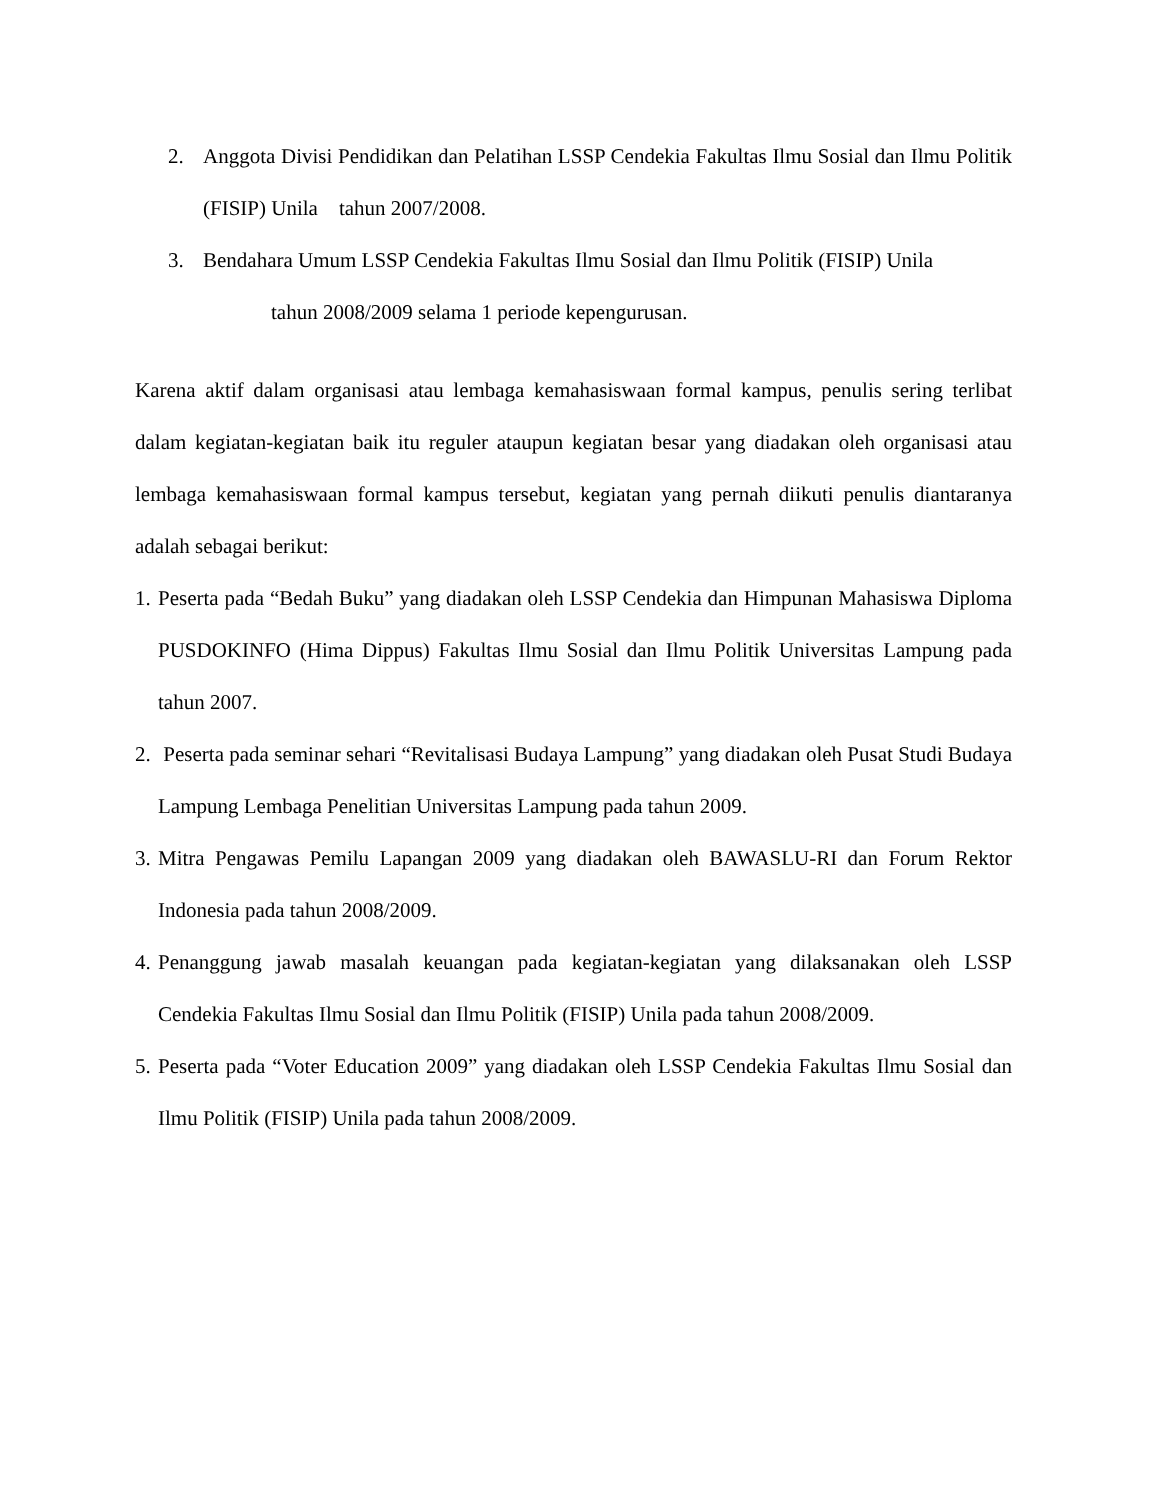2. Anggota Divisi Pendidikan dan Pelatihan LSSP Cendekia Fakultas Ilmu Sosial dan Ilmu Politik (FISIP) Unila tahun 2007/2008.
3. Bendahara Umum LSSP Cendekia Fakultas Ilmu Sosial dan Ilmu Politik (FISIP) Unila
tahun 2008/2009 selama 1 periode kepengurusan.
Karena aktif dalam organisasi atau lembaga kemahasiswaan formal kampus, penulis sering terlibat dalam kegiatan-kegiatan baik itu reguler ataupun kegiatan besar yang diadakan oleh organisasi atau lembaga kemahasiswaan formal kampus tersebut, kegiatan yang pernah diikuti penulis diantaranya adalah sebagai berikut:
1. Peserta pada “Bedah Buku” yang diadakan oleh LSSP Cendekia dan Himpunan Mahasiswa Diploma PUSDOKINFO (Hima Dippus) Fakultas Ilmu Sosial dan Ilmu Politik Universitas Lampung pada tahun 2007.
2. Peserta pada seminar sehari “Revitalisasi Budaya Lampung” yang diadakan oleh Pusat Studi Budaya Lampung Lembaga Penelitian Universitas Lampung pada tahun 2009.
3. Mitra Pengawas Pemilu Lapangan 2009 yang diadakan oleh BAWASLU-RI dan Forum Rektor Indonesia pada tahun 2008/2009.
4. Penanggung jawab masalah keuangan pada kegiatan-kegiatan yang dilaksanakan oleh LSSP Cendekia Fakultas Ilmu Sosial dan Ilmu Politik (FISIP) Unila pada tahun 2008/2009.
5. Peserta pada “Voter Education 2009” yang diadakan oleh LSSP Cendekia Fakultas Ilmu Sosial dan Ilmu Politik (FISIP) Unila pada tahun 2008/2009.